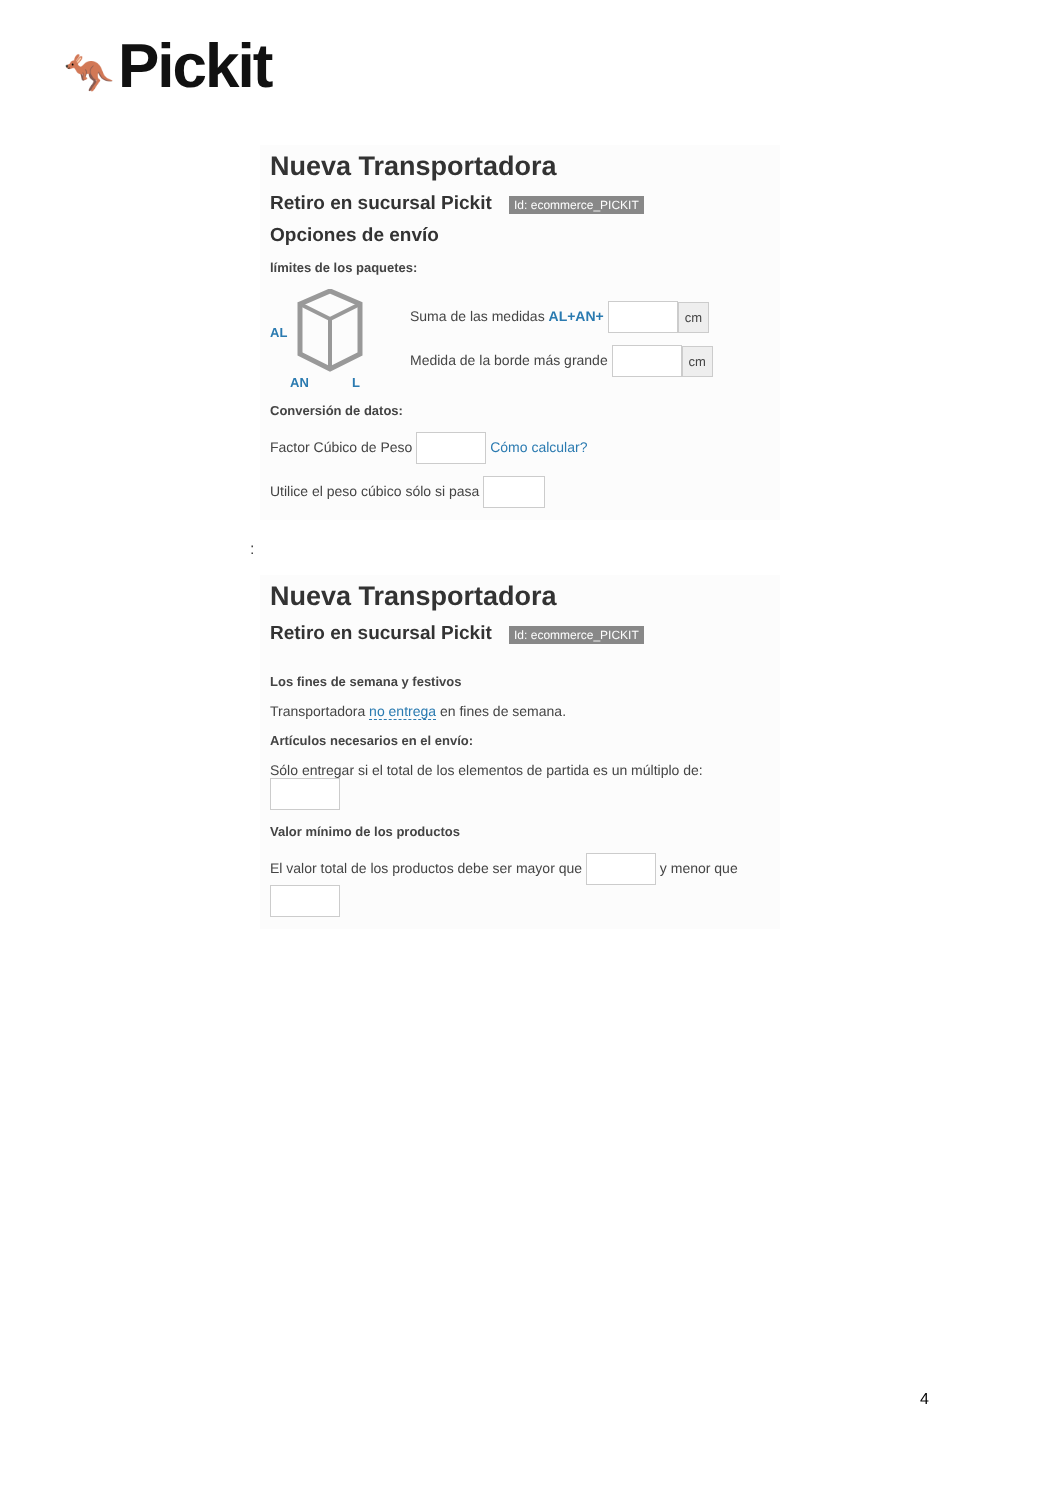🦘 Pickit
Nueva Transportadora
Retiro en sucursal Pickit Id: ecommerce_PICKIT
Opciones de envío
límites de los paquetes:
AL
AN
L
Suma de las medidas AL+AN+ cm
Medida de la borde más grande cm
Conversión de datos:
Factor Cúbico de Peso Cómo calcular?
Utilice el peso cúbico sólo si pasa
:
Nueva Transportadora
Retiro en sucursal Pickit Id: ecommerce_PICKIT
Los fines de semana y festivos
Transportadora no entrega en fines de semana.
Artículos necesarios en el envío:
Sólo entregar si el total de los elementos de partida es un múltiplo de:
Valor mínimo de los productos
El valor total de los productos debe ser mayor que y menor que
4